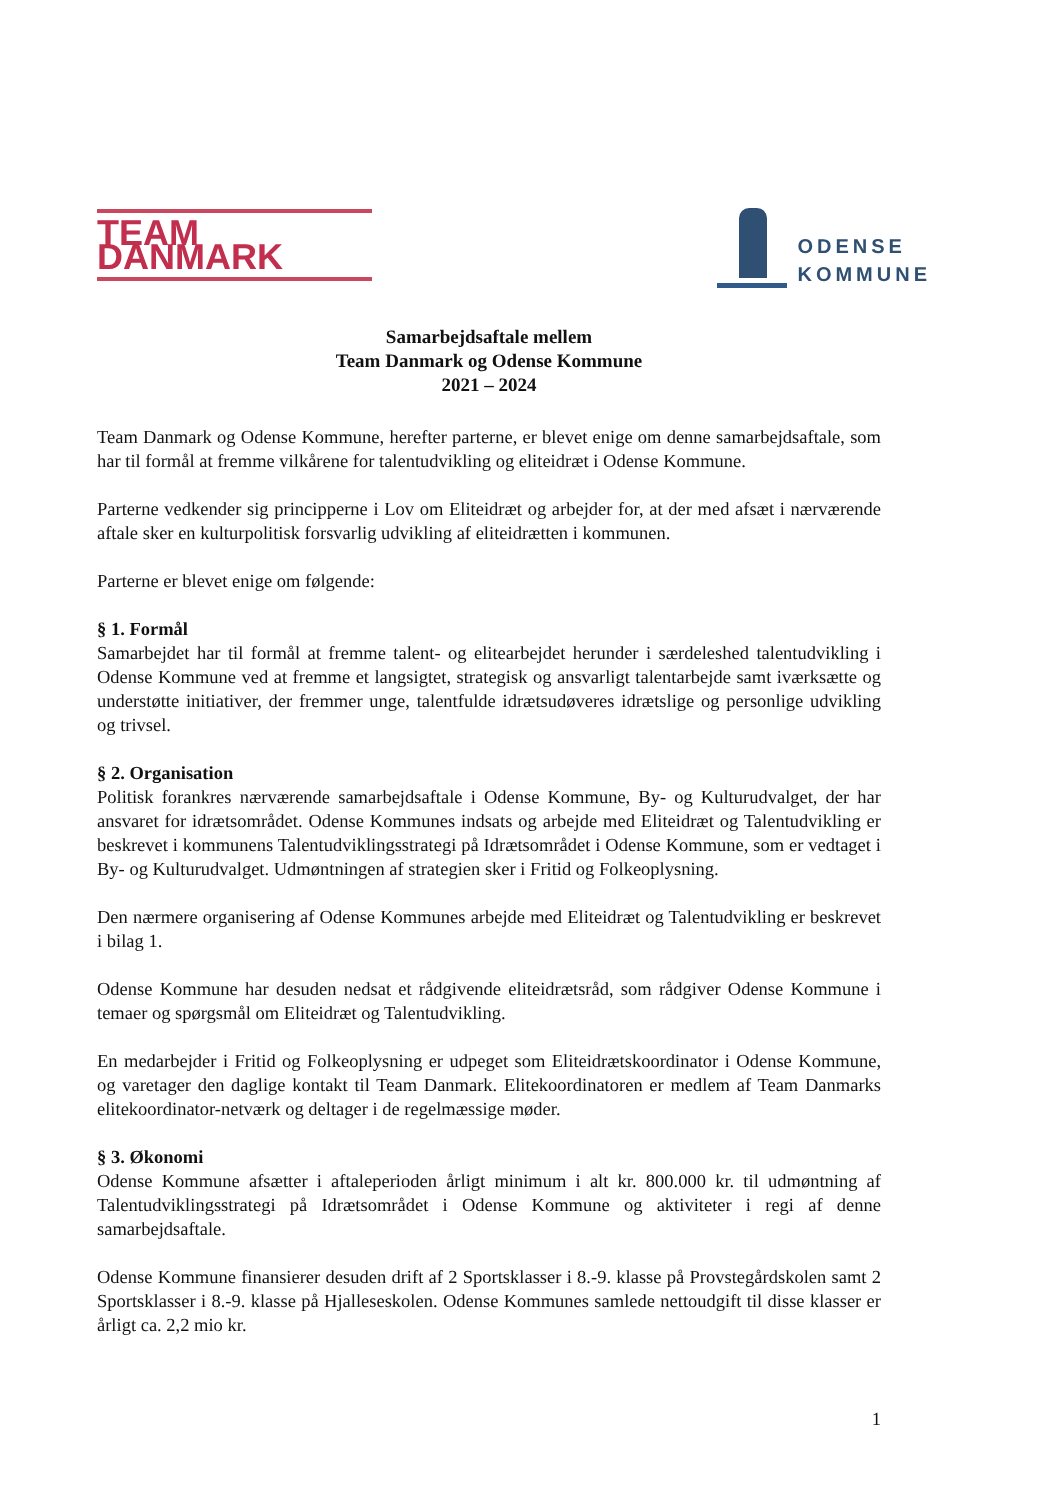TEAM DANMARK
ODENSE
KOMMUNE
Samarbejdsaftale mellem
Team Danmark og Odense Kommune
2021 – 2024
Team Danmark og Odense Kommune, herefter parterne, er blevet enige om denne samarbejdsaftale, som har til formål at fremme vilkårene for talentudvikling og eliteidræt i Odense Kommune.
Parterne vedkender sig principperne i Lov om Eliteidræt og arbejder for, at der med afsæt i nærværende aftale sker en kulturpolitisk forsvarlig udvikling af eliteidrætten i kommunen.
Parterne er blevet enige om følgende:
§ 1. Formål
Samarbejdet har til formål at fremme talent- og elitearbejdet herunder i særdeleshed talentudvikling i Odense Kommune ved at fremme et langsigtet, strategisk og ansvarligt talentarbejde samt iværksætte og understøtte initiativer, der fremmer unge, talentfulde idrætsudøveres idrætslige og personlige udvikling og trivsel.
§ 2. Organisation
Politisk forankres nærværende samarbejdsaftale i Odense Kommune, By- og Kulturudvalget, der har ansvaret for idrætsområdet. Odense Kommunes indsats og arbejde med Eliteidræt og Talentudvikling er beskrevet i kommunens Talentudviklingsstrategi på Idrætsområdet i Odense Kommune, som er vedtaget i By- og Kulturudvalget. Udmøntningen af strategien sker i Fritid og Folkeoplysning.
Den nærmere organisering af Odense Kommunes arbejde med Eliteidræt og Talentudvikling er beskrevet i bilag 1.
Odense Kommune har desuden nedsat et rådgivende eliteidrætsråd, som rådgiver Odense Kommune i temaer og spørgsmål om Eliteidræt og Talentudvikling.
En medarbejder i Fritid og Folkeoplysning er udpeget som Eliteidrætskoordinator i Odense Kommune, og varetager den daglige kontakt til Team Danmark. Elitekoordinatoren er medlem af Team Danmarks elitekoordinator-netværk og deltager i de regelmæssige møder.
§ 3. Økonomi
Odense Kommune afsætter i aftaleperioden årligt minimum i alt kr. 800.000 kr. til udmøntning af Talentudviklingsstrategi på Idrætsområdet i Odense Kommune og aktiviteter i regi af denne samarbejdsaftale.
Odense Kommune finansierer desuden drift af 2 Sportsklasser i 8.-9. klasse på Provstegårdskolen samt 2 Sportsklasser i 8.-9. klasse på Hjalleseskolen. Odense Kommunes samlede nettoudgift til disse klasser er årligt ca. 2,2 mio kr.
1